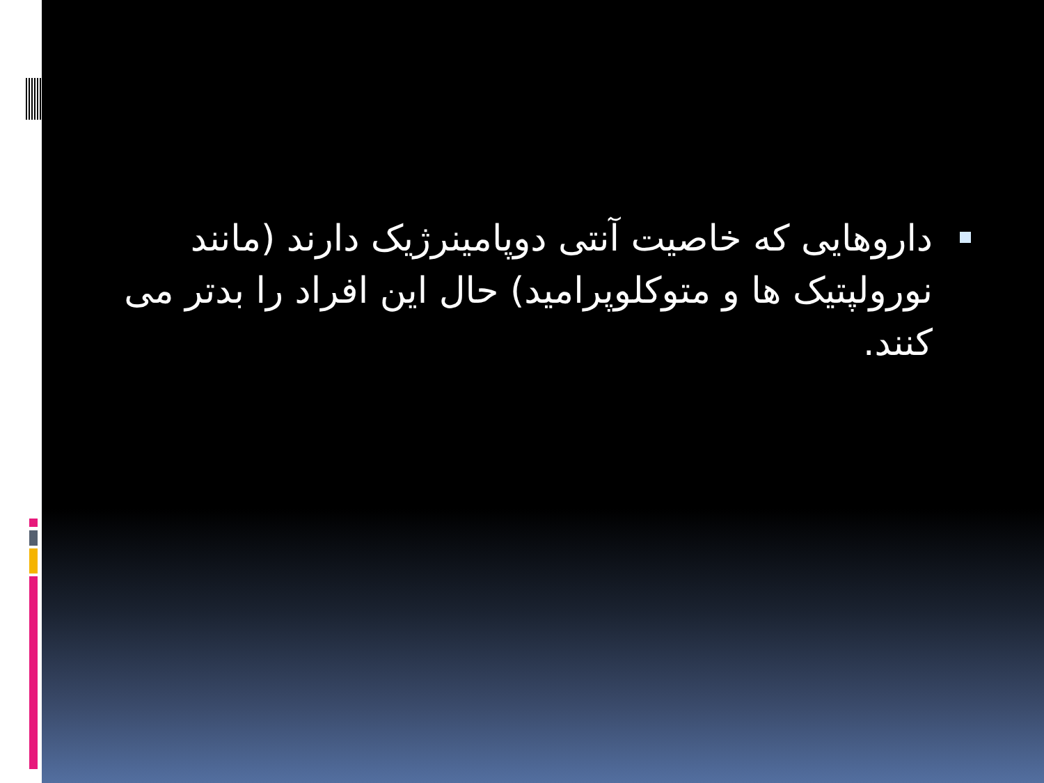داروهایی که خاصیت آنتی دوپامینرژیک دارند (مانند نورولپتیک ها و متوکلوپرامید) حال این افراد را بدتر می کنند.